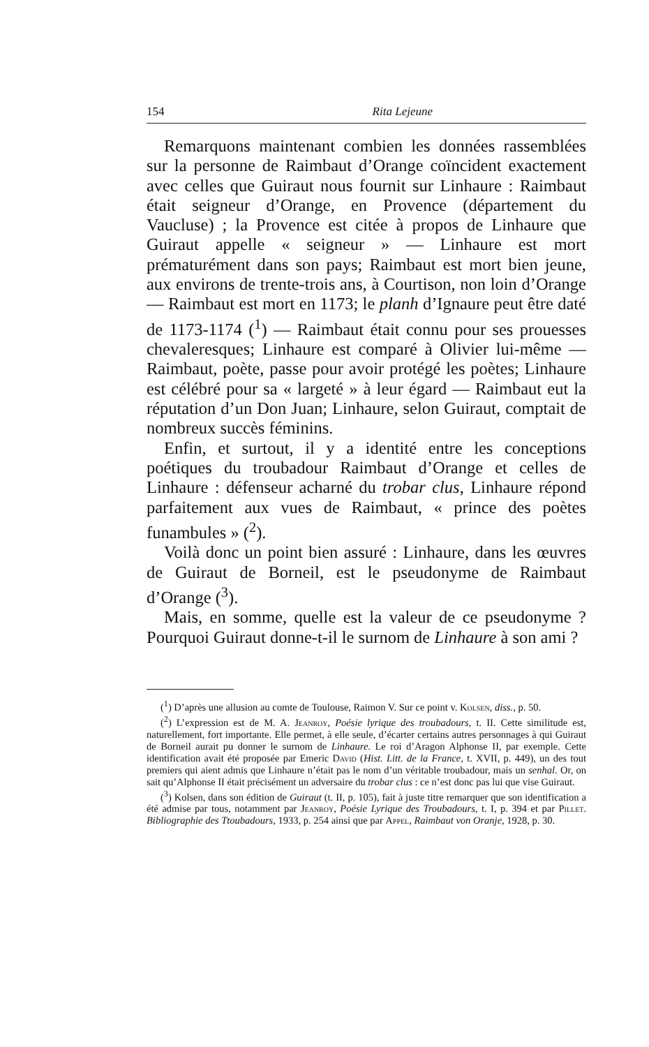154 Rita Lejeune
Remarquons maintenant combien les données rassemblées sur la personne de Raimbaut d’Orange coïncident exactement avec celles que Guiraut nous fournit sur Linhaure : Raimbaut était seigneur d’Orange, en Provence (département du Vaucluse) ; la Provence est citée à propos de Linhaure que Guiraut appelle « seigneur » — Linhaure est mort prématurément dans son pays; Raimbaut est mort bien jeune, aux environs de trente-trois ans, à Courtison, non loin d’Orange — Raimbaut est mort en 1173; le planh d’Ignaure peut être daté de 1173-1174 (<sup>1</sup>) — Raimbaut était connu pour ses prouesses chevaleresques; Linhaure est comparé à Olivier lui-même — Raimbaut, poète, passe pour avoir protégé les poètes; Linhaure est célébré pour sa « largeté » à leur égard — Raimbaut eut la réputation d’un Don Juan; Linhaure, selon Guiraut, comptait de nombreux succès féminins.
Enfin, et surtout, il y a identité entre les conceptions poétiques du troubadour Raimbaut d’Orange et celles de Linhaure : défenseur acharné du trobar clus, Linhaure répond parfaitement aux vues de Raimbaut, « prince des poètes funambules » (<sup>2</sup>).
Voilà donc un point bien assuré : Linhaure, dans les œuvres de Guiraut de Borneil, est le pseudonyme de Raimbaut d’Orange (<sup>3</sup>).
Mais, en somme, quelle est la valeur de ce pseudonyme ? Pourquoi Guiraut donne-t-il le surnom de Linhaure à son ami ?
(<sup>1</sup>) D’après une allusion au comte de Toulouse, Raimon V. Sur ce point v. Kolsen, diss., p. 50.
(<sup>2</sup>) L’expression est de M. A. Jeanroy, Poésie lyrique des troubadours, t. II. Cette similitude est, naturellement, fort importante. Elle permet, à elle seule, d’écarter certains autres personnages à qui Guiraut de Borneil aurait pu donner le surnom de Linhaure. Le roi d’Aragon Alphonse II, par exemple. Cette identification avait été proposée par Emeric David (Hist. Litt. de la France, t. XVII, p. 449), un des tout premiers qui aient admis que Linhaure n’était pas le nom d’un véritable troubadour, mais un senhal. Or, on sait qu’Alphonse II était précisément un adversaire du trobar clus : ce n’est donc pas lui que vise Guiraut.
(<sup>3</sup>) Kolsen, dans son édition de Guiraut (t. II, p. 105), fait à juste titre remarquer que son identification a été admise par tous, notamment par Jeanroy, Poésie Lyrique des Troubadours, t. I, p. 394 et par Pillet. Bibliographie des Ttoubadours, 1933, p. 254 ainsi que par Appel, Raimbaut von Oranje, 1928, p. 30.